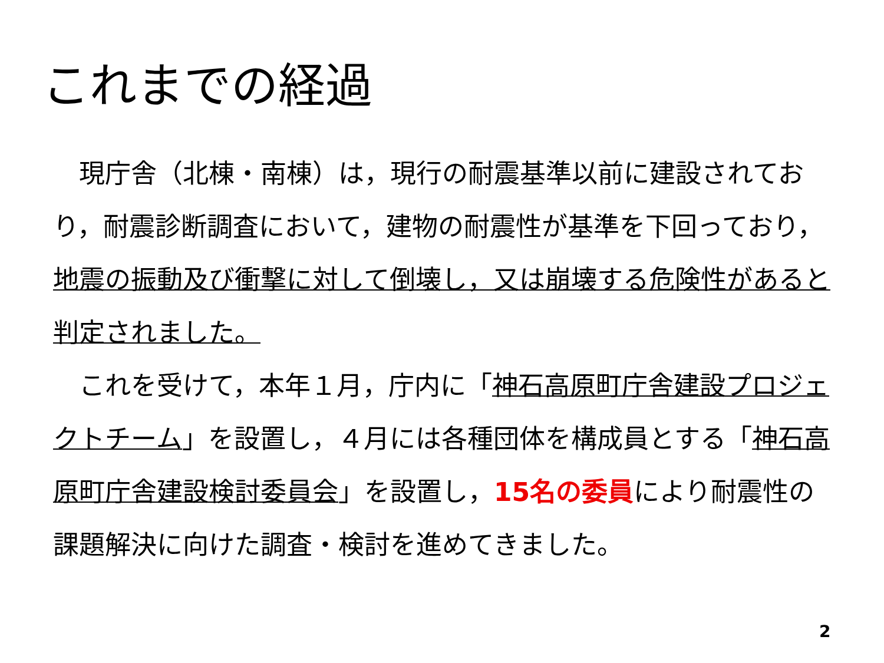これまでの経過
　現庁舎（北棟・南棟）は，現行の耐震基準以前に建設されており，耐震診断調査において，建物の耐震性が基準を下回っており，地震の振動及び衝撃に対して倒壊し，又は崩壊する危険性があると判定されました。
　これを受けて，本年１月，庁内に「神石高原町庁舎建設プロジェクトチーム」を設置し，４月には各種団体を構成員とする「神石高原町庁舎建設検討委員会」を設置し，15名の委員により耐震性の課題解決に向けた調査・検討を進めてきました。
2